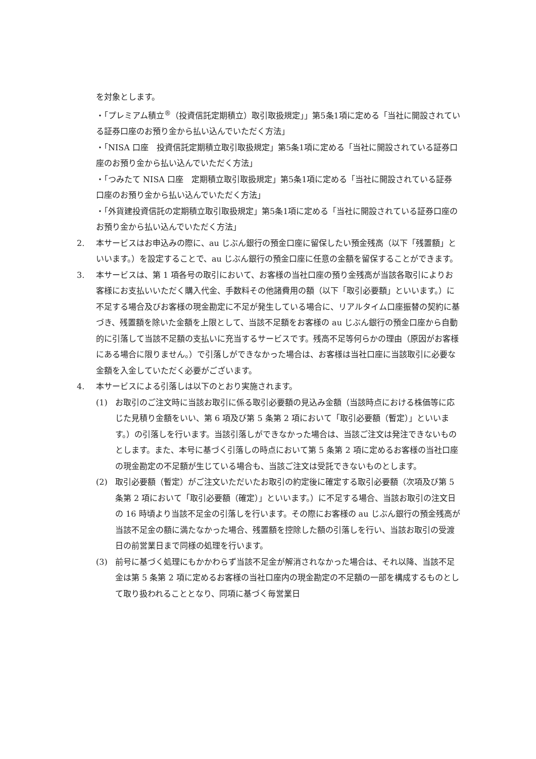を対象とします。
・「プレミアム積立<sup>®</sup>（投資信託定期積立）取引取扱規定」」第5条1項に定める「当社に開設されている証券口座のお預り金から払い込んでいただく方法」
・「NISA 口座　投資信託定期積立取引取扱規定」第5条1項に定める「当社に開設されている証券口座のお預り金から払い込んでいただく方法」
・「つみたて NISA 口座　定期積立取引取扱規定」第5条1項に定める「当社に開設されている証券口座のお預り金から払い込んでいただく方法」
・「外貨建投資信託の定期積立取引取扱規定」第5条1項に定める「当社に開設されている証券口座のお預り金から払い込んでいただく方法」
2. 本サービスはお申込みの際に、au じぶん銀行の預金口座に留保したい預金残高（以下「残置額」といいます。）を設定することで、au じぶん銀行の預金口座に任意の金額を留保することができます。
3. 本サービスは、第 1 項各号の取引において、お客様の当社口座の預り金残高が当該各取引によりお客様にお支払いいただく購入代金、手数料その他諸費用の額（以下「取引必要額」といいます。）に不足する場合及びお客様の現金勘定に不足が発生している場合に、リアルタイム口座振替の契約に基づき、残置額を除いた金額を上限として、当該不足額をお客様の au じぶん銀行の預金口座から自動的に引落して当該不足額の支払いに充当するサービスです。残高不足等何らかの理由（原因がお客様にある場合に限りません。）で引落しができなかった場合は、お客様は当社口座に当該取引に必要な金額を入金していただく必要がございます。
4. 本サービスによる引落しは以下のとおり実施されます。
(1) お取引のご注文時に当該お取引に係る取引必要額の見込み金額（当該時点における株価等に応じた見積り金額をいい、第 6 項及び第 5 条第 2 項において「取引必要額（暫定）」といいます。）の引落しを行います。当該引落しができなかった場合は、当該ご注文は発注できないものとします。また、本号に基づく引落しの時点において第 5 条第 2 項に定めるお客様の当社口座の現金勘定の不足額が生じている場合も、当該ご注文は受託できないものとします。
(2) 取引必要額（暫定）がご注文いただいたお取引の約定後に確定する取引必要額（次項及び第 5 条第 2 項において「取引必要額（確定）」といいます。）に不足する場合、当該お取引の注文日の 16 時頃より当該不足金の引落しを行います。その際にお客様の au じぶん銀行の預金残高が当該不足金の額に満たなかった場合、残置額を控除した額の引落しを行い、当該お取引の受渡日の前営業日まで同様の処理を行います。
(3) 前号に基づく処理にもかかわらず当該不足金が解消されなかった場合は、それ以降、当該不足金は第 5 条第 2 項に定めるお客様の当社口座内の現金勘定の不足額の一部を構成するものとして取り扱われることとなり、同項に基づく毎営業日